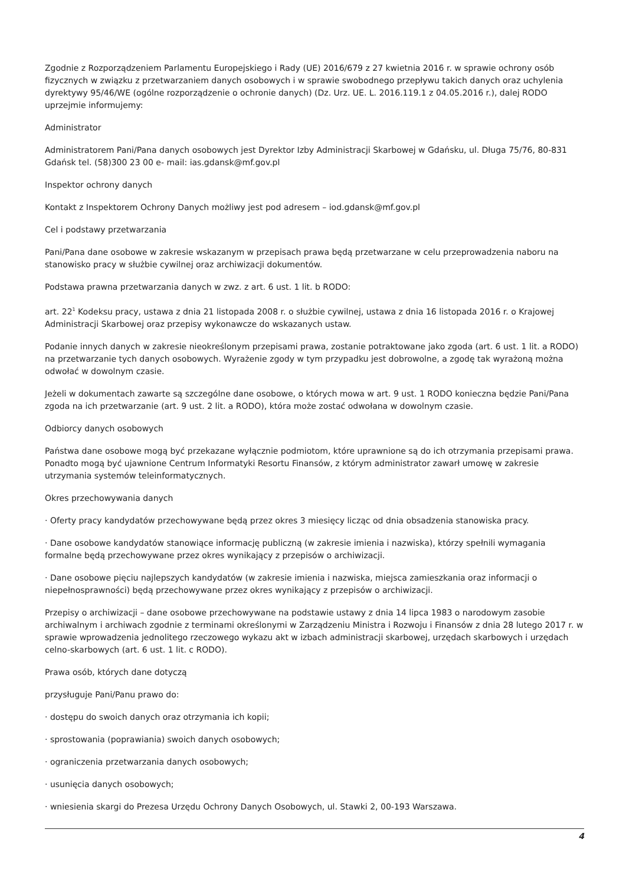Zgodnie z Rozporządzeniem Parlamentu Europejskiego i Rady (UE) 2016/679 z 27 kwietnia 2016 r. w sprawie ochrony osób fizycznych w związku z przetwarzaniem danych osobowych i w sprawie swobodnego przepływu takich danych oraz uchylenia dyrektywy 95/46/WE (ogólne rozporządzenie o ochronie danych) (Dz. Urz. UE. L. 2016.119.1 z 04.05.2016 r.), dalej RODO uprzejmie informujemy:
Administrator
Administratorem Pani/Pana danych osobowych jest Dyrektor Izby Administracji Skarbowej w Gdańsku, ul. Długa 75/76, 80-831 Gdańsk tel. (58)300 23 00 e- mail: ias.gdansk@mf.gov.pl
Inspektor ochrony danych
Kontakt z Inspektorem Ochrony Danych możliwy jest pod adresem – iod.gdansk@mf.gov.pl
Cel i podstawy przetwarzania
Pani/Pana dane osobowe w zakresie wskazanym w przepisach prawa będą przetwarzane w celu przeprowadzenia naboru na stanowisko pracy w służbie cywilnej oraz archiwizacji dokumentów.
Podstawa prawna przetwarzania danych w zwz. z art. 6 ust. 1 lit. b RODO:
art. 22<sup>1</sup> Kodeksu pracy, ustawa z dnia 21 listopada 2008 r. o służbie cywilnej, ustawa z dnia 16 listopada 2016 r. o Krajowej Administracji Skarbowej oraz przepisy wykonawcze do wskazanych ustaw.
Podanie innych danych w zakresie nieokreślonym przepisami prawa, zostanie potraktowane jako zgoda (art. 6 ust. 1 lit. a RODO) na przetwarzanie tych danych osobowych. Wyrażenie zgody w tym przypadku jest dobrowolne, a zgodę tak wyrażoną można odwołać w dowolnym czasie.
Jeżeli w dokumentach zawarte są szczególne dane osobowe, o których mowa w art. 9 ust. 1 RODO konieczna będzie Pani/Pana zgoda na ich przetwarzanie (art. 9 ust. 2 lit. a RODO), która może zostać odwołana w dowolnym czasie.
Odbiorcy danych osobowych
Państwa dane osobowe mogą być przekazane wyłącznie podmiotom, które uprawnione są do ich otrzymania przepisami prawa. Ponadto mogą być ujawnione Centrum Informatyki Resortu Finansów, z którym administrator zawarł umowę w zakresie utrzymania systemów teleinformatycznych.
Okres przechowywania danych
· Oferty pracy kandydatów przechowywane będą przez okres 3 miesięcy licząc od dnia obsadzenia stanowiska pracy.
· Dane osobowe kandydatów stanowiące informację publiczną (w zakresie imienia i nazwiska), którzy spełnili wymagania formalne będą przechowywane przez okres wynikający z przepisów o archiwizacji.
· Dane osobowe pięciu najlepszych kandydatów (w zakresie imienia i nazwiska, miejsca zamieszkania oraz informacji o niepełnosprawności) będą przechowywane przez okres wynikający z przepisów o archiwizacji.
Przepisy o archiwizacji – dane osobowe przechowywane na podstawie ustawy z dnia 14 lipca 1983 o narodowym zasobie archiwalnym i archiwach zgodnie z terminami określonymi w Zarządzeniu Ministra i Rozwoju i Finansów z dnia 28 lutego 2017 r. w sprawie wprowadzenia jednolitego rzeczowego wykazu akt w izbach administracji skarbowej, urzędach skarbowych i urzędach celno-skarbowych (art. 6 ust. 1 lit. c RODO).
Prawa osób, których dane dotyczą
przysługuje Pani/Panu prawo do:
· dostępu do swoich danych oraz otrzymania ich kopii;
· sprostowania (poprawiania) swoich danych osobowych;
· ograniczenia przetwarzania danych osobowych;
· usunięcia danych osobowych;
· wniesienia skargi do Prezesa Urzędu Ochrony Danych Osobowych, ul. Stawki 2, 00-193 Warszawa.
4